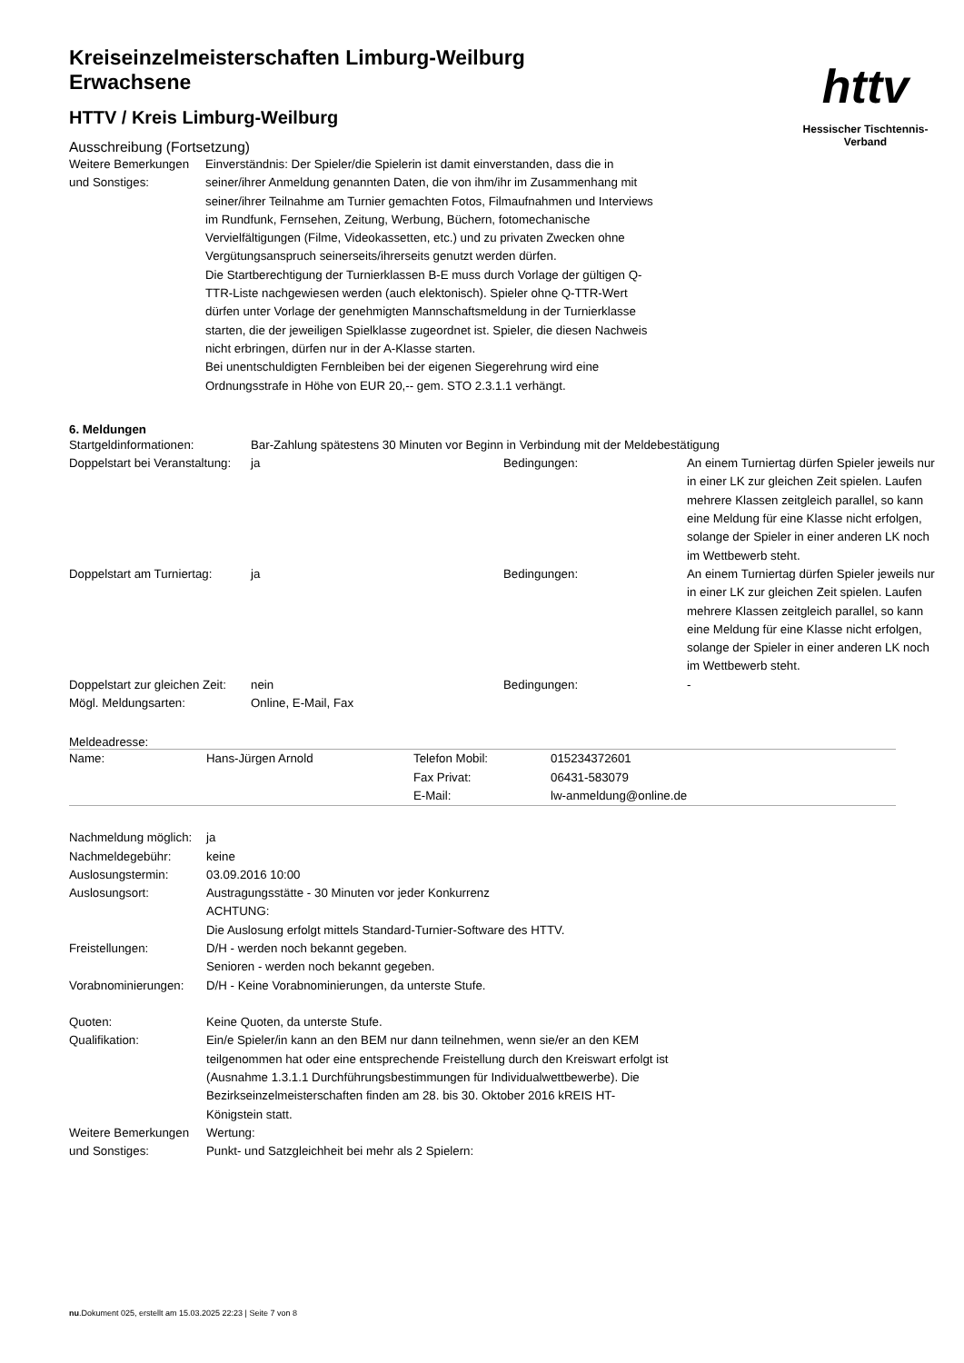httv
Hessischer Tischtennis-Verband
Kreiseinzelmeisterschaften Limburg-Weilburg
Erwachsene
HTTV / Kreis Limburg-Weilburg
Ausschreibung (Fortsetzung)
| Weitere Bemerkungen und Sonstiges: | Einverständnis: Der Spieler/die Spielerin ist damit einverstanden, dass die in seiner/ihrer Anmeldung genannten Daten, die von ihm/ihr im Zusammenhang mit seiner/ihrer Teilnahme am Turnier gemachten Fotos, Filmaufnahmen und Interviews im Rundfunk, Fernsehen, Zeitung, Werbung, Büchern, fotomechanische Vervielfältigungen (Filme, Videokassetten, etc.) und zu privaten Zwecken ohne Vergütungsanspruch seinerseits/ihrerseits genutzt werden dürfen. Die Startberechtigung der Turnierklassen B-E muss durch Vorlage der gültigen Q-TTR-Liste nachgewiesen werden (auch elektonisch). Spieler ohne Q-TTR-Wert dürfen unter Vorlage der genehmigten Mannschaftsmeldung in der Turnierklasse starten, die der jeweiligen Spielklasse zugeordnet ist. Spieler, die diesen Nachweis nicht erbringen, dürfen nur in der A-Klasse starten. Bei unentschuldigten Fernbleiben bei der eigenen Siegerehrung wird eine Ordnungsstrafe in Höhe von EUR 20,-- gem. STO 2.3.1.1 verhängt. |
6. Meldungen
| Startgeldinformationen: | Bar-Zahlung spätestens 30 Minuten vor Beginn in Verbindung mit der Meldebestätigung | | |
| Doppelstart bei Veranstaltung: | ja | Bedingungen: | An einem Turniertag dürfen Spieler jeweils nur in einer LK zur gleichen Zeit spielen. Laufen mehrere Klassen zeitgleich parallel, so kann eine Meldung für eine Klasse nicht erfolgen, solange der Spieler in einer anderen LK noch im Wettbewerb steht. |
| Doppelstart am Turniertag: | ja | Bedingungen: | An einem Turniertag dürfen Spieler jeweils nur in einer LK zur gleichen Zeit spielen. Laufen mehrere Klassen zeitgleich parallel, so kann eine Meldung für eine Klasse nicht erfolgen, solange der Spieler in einer anderen LK noch im Wettbewerb steht. |
| Doppelstart zur gleichen Zeit: | nein | Bedingungen: | - |
| Mögl. Meldungsarten: | Online, E-Mail, Fax | | |
Meldeadresse:
| Name: | Hans-Jürgen Arnold | Telefon Mobil: | 015234372601 |
| | | Fax Privat: | 06431-583079 |
| | | E-Mail: | lw-anmeldung@online.de |
| Nachmeldung möglich: | ja |
| Nachmeldegebühr: | keine |
| Auslosungstermin: | 03.09.2016 10:00 |
| Auslosungsort: | Austragungsstätte - 30 Minuten vor jeder Konkurrenz ACHTUNG: Die Auslosung erfolgt mittels Standard-Turnier-Software des HTTV. |
| Freistellungen: | D/H - werden noch bekannt gegeben. Senioren - werden noch bekannt gegeben. |
| Vorabnominierungen: | D/H - Keine Vorabnominierungen, da unterste Stufe. |
| Quoten: | Keine Quoten, da unterste Stufe. |
| Qualifikation: | Ein/e Spieler/in kann an den BEM nur dann teilnehmen, wenn sie/er an den KEM teilgenommen hat oder eine entsprechende Freistellung durch den Kreiswart erfolgt ist (Ausnahme 1.3.1.1 Durchführungsbestimmungen für Individualwettbewerbe). Die Bezirkseinzelmeisterschaften finden am 28. bis 30. Oktober 2016 kREIS HT-Königstein statt. |
| Weitere Bemerkungen und Sonstiges: | Wertung: Punkt- und Satzgleichheit bei mehr als 2 Spielern: |
nu.Dokument 025, erstellt am 15.03.2025 22:23 | Seite 7 von 8